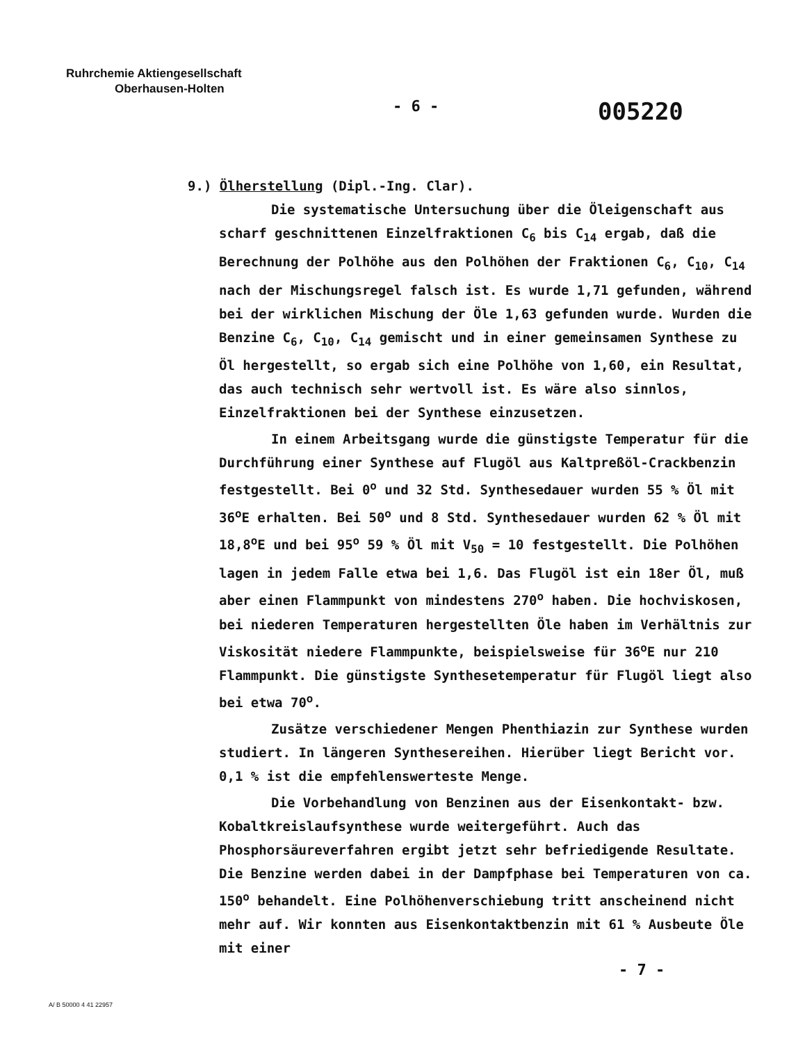Ruhrchemie Aktiengesellschaft
Oberhausen-Holten
- 6 - 005220
9.) Ölherstellung (Dipl.-Ing. Clar).
Die systematische Untersuchung über die Öleigenschaft aus scharf geschnittenen Einzelfraktionen C<sub>6</sub> bis C<sub>14</sub> ergab, daß die Berechnung der Polhöhe aus den Polhöhen der Fraktionen C<sub>6</sub>, C<sub>10</sub>, C<sub>14</sub> nach der Mischungsregel falsch ist. Es wurde 1,71 gefunden, während bei der wirklichen Mischung der Öle 1,63 gefunden wurde. Wurden die Benzine C<sub>6</sub>, C<sub>10</sub>, C<sub>14</sub> gemischt und in einer gemeinsamen Synthese zu Öl hergestellt, so ergab sich eine Polhöhe von 1,60, ein Resultat, das auch technisch sehr wertvoll ist. Es wäre also sinnlos, Einzelfraktionen bei der Synthese einzusetzen.
In einem Arbeitsgang wurde die günstigste Temperatur für die Durchführung einer Synthese auf Flugöl aus Kaltpreßöl-Crackbenzin festgestellt. Bei 0<sup>o</sup> und 32 Std. Synthesedauer wurden 55 % Öl mit 36<sup>o</sup>E erhalten. Bei 50<sup>o</sup> und 8 Std. Synthesedauer wurden 62 % Öl mit 18,8<sup>o</sup>E und bei 95<sup>o</sup> 59 % Öl mit V<sub>50</sub> = 10 festgestellt. Die Polhöhen lagen in jedem Falle etwa bei 1,6. Das Flugöl ist ein 18er Öl, muß aber einen Flammpunkt von mindestens 270<sup>o</sup> haben. Die hochviskosen, bei niederen Temperaturen hergestellten Öle haben im Verhältnis zur Viskosität niedere Flammpunkte, beispielsweise für 36<sup>o</sup>E nur 210 Flammpunkt. Die günstigste Synthesetemperatur für Flugöl liegt also bei etwa 70<sup>o</sup>.
Zusätze verschiedener Mengen Phenthiazin zur Synthese wurden studiert. In längeren Synthesereihen. Hierüber liegt Bericht vor. 0,1 % ist die empfehlenswerteste Menge.
Die Vorbehandlung von Benzinen aus der Eisenkontakt- bzw. Kobaltkreislaufsynthese wurde weitergeführt. Auch das Phosphorsäureverfahren ergibt jetzt sehr befriedigende Resultate. Die Benzine werden dabei in der Dampfphase bei Temperaturen von ca. 150<sup>o</sup> behandelt. Eine Polhöhenverschiebung tritt anscheinend nicht mehr auf. Wir konnten aus Eisenkontaktbenzin mit 61 % Ausbeute Öle mit einer
- 7 -
A/ B 50000 4 41 22957